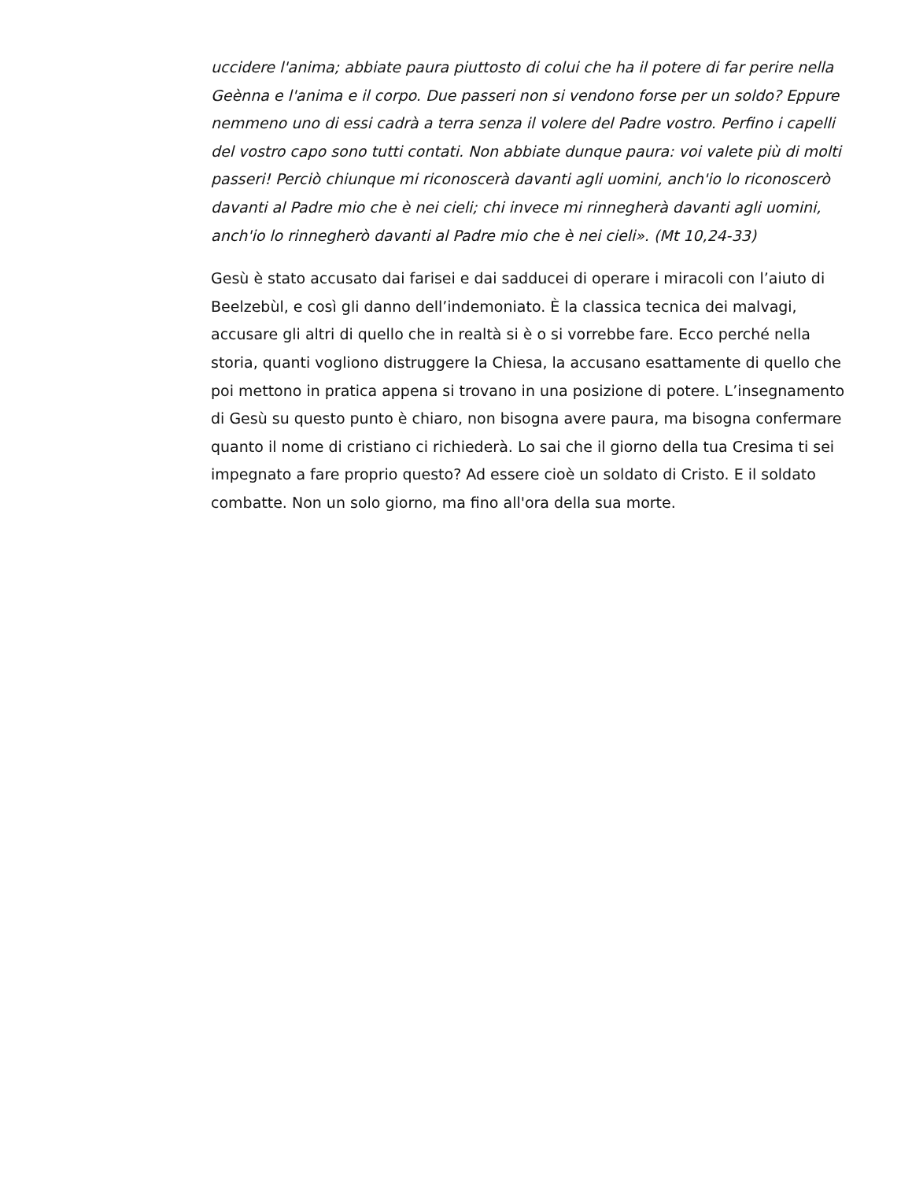uccidere l'anima; abbiate paura piuttosto di colui che ha il potere di far perire nella Geènna e l'anima e il corpo. Due passeri non si vendono forse per un soldo? Eppure nemmeno uno di essi cadrà a terra senza il volere del Padre vostro. Perfino i capelli del vostro capo sono tutti contati. Non abbiate dunque paura: voi valete più di molti passeri! Perciò chiunque mi riconoscerà davanti agli uomini, anch'io lo riconoscerò davanti al Padre mio che è nei cieli; chi invece mi rinnegherà davanti agli uomini, anch'io lo rinnegherò davanti al Padre mio che è nei cieli». (Mt 10,24-33)
Gesù è stato accusato dai farisei e dai sadducei di operare i miracoli con l’aiuto di Beelzebùl, e così gli danno dell’indemoniato. È la classica tecnica dei malvagi, accusare gli altri di quello che in realtà si è o si vorrebbe fare. Ecco perché nella storia, quanti vogliono distruggere la Chiesa, la accusano esattamente di quello che poi mettono in pratica appena si trovano in una posizione di potere. L’insegnamento di Gesù su questo punto è chiaro, non bisogna avere paura, ma bisogna confermare quanto il nome di cristiano ci richiederà. Lo sai che il giorno della tua Cresima ti sei impegnato a fare proprio questo? Ad essere cioè un soldato di Cristo. E il soldato combatte. Non un solo giorno, ma fino all'ora della sua morte.